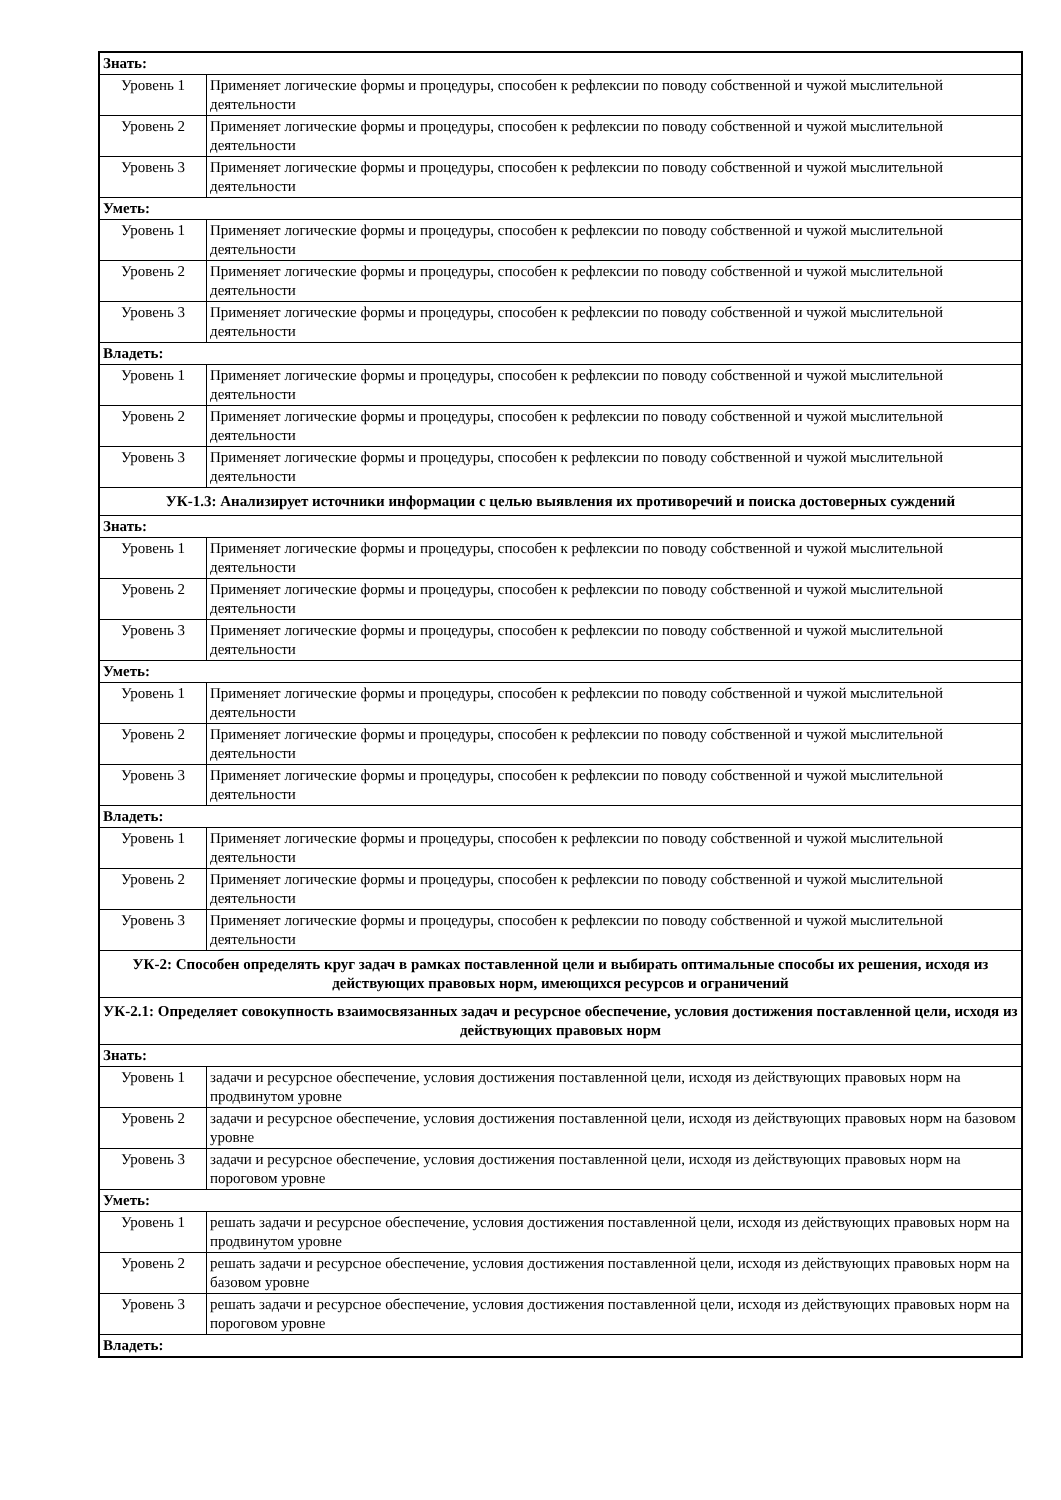| Знать: | |
| Уровень 1 | Применяет логические формы и процедуры, способен к рефлексии по поводу собственной и чужой мыслительной деятельности |
| Уровень 2 | Применяет логические формы и процедуры, способен к рефлексии по поводу собственной и чужой мыслительной деятельности |
| Уровень 3 | Применяет логические формы и процедуры, способен к рефлексии по поводу собственной и чужой мыслительной деятельности |
| Уметь: | |
| Уровень 1 | Применяет логические формы и процедуры, способен к рефлексии по поводу собственной и чужой мыслительной деятельности |
| Уровень 2 | Применяет логические формы и процедуры, способен к рефлексии по поводу собственной и чужой мыслительной деятельности |
| Уровень 3 | Применяет логические формы и процедуры, способен к рефлексии по поводу собственной и чужой мыслительной деятельности |
| Владеть: | |
| Уровень 1 | Применяет логические формы и процедуры, способен к рефлексии по поводу собственной и чужой мыслительной деятельности |
| Уровень 2 | Применяет логические формы и процедуры, способен к рефлексии по поводу собственной и чужой мыслительной деятельности |
| Уровень 3 | Применяет логические формы и процедуры, способен к рефлексии по поводу собственной и чужой мыслительной деятельности |
| УК-1.3: Анализирует источники информации с целью выявления их противоречий и поиска достоверных суждений | |
| Знать: | |
| Уровень 1 | Применяет логические формы и процедуры, способен к рефлексии по поводу собственной и чужой мыслительной деятельности |
| Уровень 2 | Применяет логические формы и процедуры, способен к рефлексии по поводу собственной и чужой мыслительной деятельности |
| Уровень 3 | Применяет логические формы и процедуры, способен к рефлексии по поводу собственной и чужой мыслительной деятельности |
| Уметь: | |
| Уровень 1 | Применяет логические формы и процедуры, способен к рефлексии по поводу собственной и чужой мыслительной деятельности |
| Уровень 2 | Применяет логические формы и процедуры, способен к рефлексии по поводу собственной и чужой мыслительной деятельности |
| Уровень 3 | Применяет логические формы и процедуры, способен к рефлексии по поводу собственной и чужой мыслительной деятельности |
| Владеть: | |
| Уровень 1 | Применяет логические формы и процедуры, способен к рефлексии по поводу собственной и чужой мыслительной деятельности |
| Уровень 2 | Применяет логические формы и процедуры, способен к рефлексии по поводу собственной и чужой мыслительной деятельности |
| Уровень 3 | Применяет логические формы и процедуры, способен к рефлексии по поводу собственной и чужой мыслительной деятельности |
| УК-2: Способен определять круг задач в рамках поставленной цели и выбирать оптимальные способы их решения, исходя из действующих правовых норм, имеющихся ресурсов и ограничений | |
| УК-2.1: Определяет совокупность взаимосвязанных задач и ресурсное обеспечение, условия достижения поставленной цели, исходя из действующих правовых норм | |
| Знать: | |
| Уровень 1 | задачи и ресурсное обеспечение, условия достижения поставленной цели, исходя из действующих правовых норм на продвинутом уровне |
| Уровень 2 | задачи и ресурсное обеспечение, условия достижения поставленной цели, исходя из действующих правовых норм на базовом уровне |
| Уровень 3 | задачи и ресурсное обеспечение, условия достижения поставленной цели, исходя из действующих правовых норм на пороговом уровне |
| Уметь: | |
| Уровень 1 | решать задачи и ресурсное обеспечение, условия достижения поставленной цели, исходя из действующих правовых норм на продвинутом уровне |
| Уровень 2 | решать задачи и ресурсное обеспечение, условия достижения поставленной цели, исходя из действующих правовых норм на базовом уровне |
| Уровень 3 | решать задачи и ресурсное обеспечение, условия достижения поставленной цели, исходя из действующих правовых норм на пороговом уровне |
| Владеть: | |